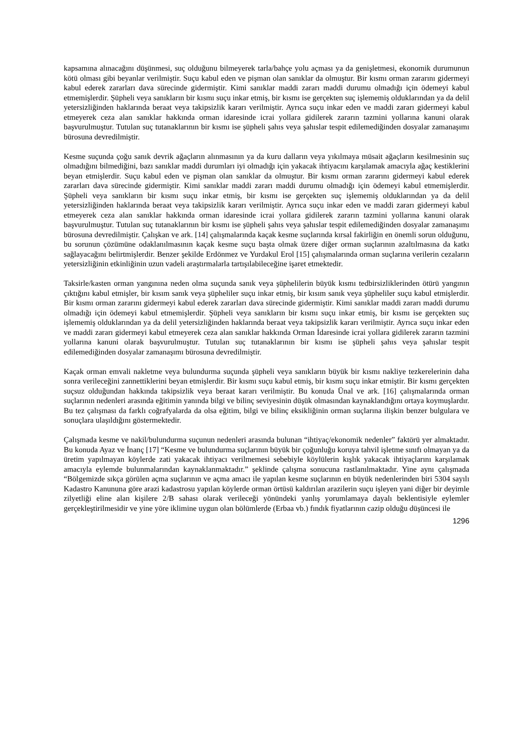kapsamına alınacağını düşünmesi, suç olduğunu bilmeyerek tarla/bahçe yolu açması ya da genişletmesi, ekonomik durumunun kötü olması gibi beyanlar verilmiştir. Suçu kabul eden ve pişman olan sanıklar da olmuştur. Bir kısmı orman zararını gidermeyi kabul ederek zararları dava sürecinde gidermiştir. Kimi sanıklar maddi zararı maddi durumu olmadığı için ödemeyi kabul etmemişlerdir. Şüpheli veya sanıkların bir kısmı suçu inkar etmiş, bir kısmı ise gerçekten suç işlememiş olduklarından ya da delil yetersizliğinden haklarında beraat veya takipsizlik kararı verilmiştir. Ayrıca suçu inkar eden ve maddi zararı gidermeyi kabul etmeyerek ceza alan sanıklar hakkında orman idaresinde icrai yollara gidilerek zararın tazmini yollarına kanuni olarak başvurulmuştur. Tutulan suç tutanaklarının bir kısmı ise şüpheli şahıs veya şahıslar tespit edilemediğinden dosyalar zamanaşımı bürosuna devredilmiştir.
Kesme suçunda çoğu sanık devrik ağaçların alınmasının ya da kuru dalların veya yıkılmaya müsait ağaçların kesilmesinin suç olmadığını bilmediğini, bazı sanıklar maddi durumları iyi olmadığı için yakacak ihtiyacını karşılamak amacıyla ağaç kestiklerini beyan etmişlerdir. Suçu kabul eden ve pişman olan sanıklar da olmuştur. Bir kısmı orman zararını gidermeyi kabul ederek zararları dava sürecinde gidermiştir. Kimi sanıklar maddi zararı maddi durumu olmadığı için ödemeyi kabul etmemişlerdir. Şüpheli veya sanıkların bir kısmı suçu inkar etmiş, bir kısmı ise gerçekten suç işlememiş olduklarından ya da delil yetersizliğinden haklarında beraat veya takipsizlik kararı verilmiştir. Ayrıca suçu inkar eden ve maddi zararı gidermeyi kabul etmeyerek ceza alan sanıklar hakkında orman idaresinde icrai yollara gidilerek zararın tazmini yollarına kanuni olarak başvurulmuştur. Tutulan suç tutanaklarının bir kısmı ise şüpheli şahıs veya şahıslar tespit edilemediğinden dosyalar zamanaşımı bürosuna devredilmiştir. Çalışkan ve ark. [14] çalışmalarında kaçak kesme suçlarında kırsal fakirliğin en önemli sorun olduğunu, bu sorunun çözümüne odaklanılmasının kaçak kesme suçu başta olmak üzere diğer orman suçlarının azaltılmasına da katkı sağlayacağını belirtmişlerdir. Benzer şekilde Erdönmez ve Yurdakul Erol [15] çalışmalarında orman suçlarına verilerin cezaların yetersizliğinin etkinliğinin uzun vadeli araştırmalarla tartışılabileceğine işaret etmektedir.
Taksirle/kasten orman yangınına neden olma suçunda sanık veya şüphelilerin büyük kısmı tedbirsizliklerinden ötürü yangının çıktığını kabul etmişler, bir kısım sanık veya şüpheliler suçu inkar etmiş, bir kısım sanık veya şüpheliler suçu kabul etmişlerdir. Bir kısmı orman zararını gidermeyi kabul ederek zararları dava sürecinde gidermiştir. Kimi sanıklar maddi zararı maddi durumu olmadığı için ödemeyi kabul etmemişlerdir. Şüpheli veya sanıkların bir kısmı suçu inkar etmiş, bir kısmı ise gerçekten suç işlememiş olduklarından ya da delil yetersizliğinden haklarında beraat veya takipsizlik kararı verilmiştir. Ayrıca suçu inkar eden ve maddi zararı gidermeyi kabul etmeyerek ceza alan sanıklar hakkında Orman İdaresinde icrai yollara gidilerek zararın tazmini yollarına kanuni olarak başvurulmuştur. Tutulan suç tutanaklarının bir kısmı ise şüpheli şahıs veya şahıslar tespit edilemediğinden dosyalar zamanaşımı bürosuna devredilmiştir.
Kaçak orman emvali nakletme veya bulundurma suçunda şüpheli veya sanıkların büyük bir kısmı nakliye tezkerelerinin daha sonra verileceğini zannettiklerini beyan etmişlerdir. Bir kısmı suçu kabul etmiş, bir kısmı suçu inkar etmiştir. Bir kısmı gerçekten suçsuz olduğundan hakkında takipsizlik veya beraat kararı verilmiştir. Bu konuda Ünal ve ark. [16] çalışmalarında orman suçlarının nedenleri arasında eğitimin yanında bilgi ve bilinç seviyesinin düşük olmasından kaynaklandığını ortaya koymuşlardır. Bu tez çalışması da farklı coğrafyalarda da olsa eğitim, bilgi ve bilinç eksikliğinin orman suçlarına ilişkin benzer bulgulara ve sonuçlara ulaşıldığını göstermektedir.
Çalışmada kesme ve nakil/bulundurma suçunun nedenleri arasında bulunan “ihtiyaç/ekonomik nedenler” faktörü yer almaktadır. Bu konuda Ayaz ve İnanç [17] “Kesme ve bulundurma suçlarının büyük bir çoğunluğu koruya tahvil işletme sınıfı olmayan ya da üretim yapılmayan köylerde zati yakacak ihtiyacı verilmemesi sebebiyle köylülerin kışlık yakacak ihtiyaçlarını karşılamak amacıyla eylemde bulunmalarından kaynaklanmaktadır.” şeklinde çalışma sonucuna rastlanılmaktadır. Yine aynı çalışmada “Bölgemizde sıkça görülen açma suçlarının ve açma amacı ile yapılan kesme suçlarının en büyük nedenlerinden biri 5304 sayılı Kadastro Kanununa göre arazi kadastrosu yapılan köylerde orman örtüsü kaldırılan arazilerin suçu işleyen yani diğer bir deyimle zilyetliği eline alan kişilere 2/B sahası olarak verileceği yönündeki yanlış yorumlamaya dayalı beklentisiyle eylemler gerçekleştirilmesidir ve yine yöre iklimine uygun olan bölümlerde (Erbaa vb.) fındık fiyatlarının cazip olduğu düşüncesi ile
1296